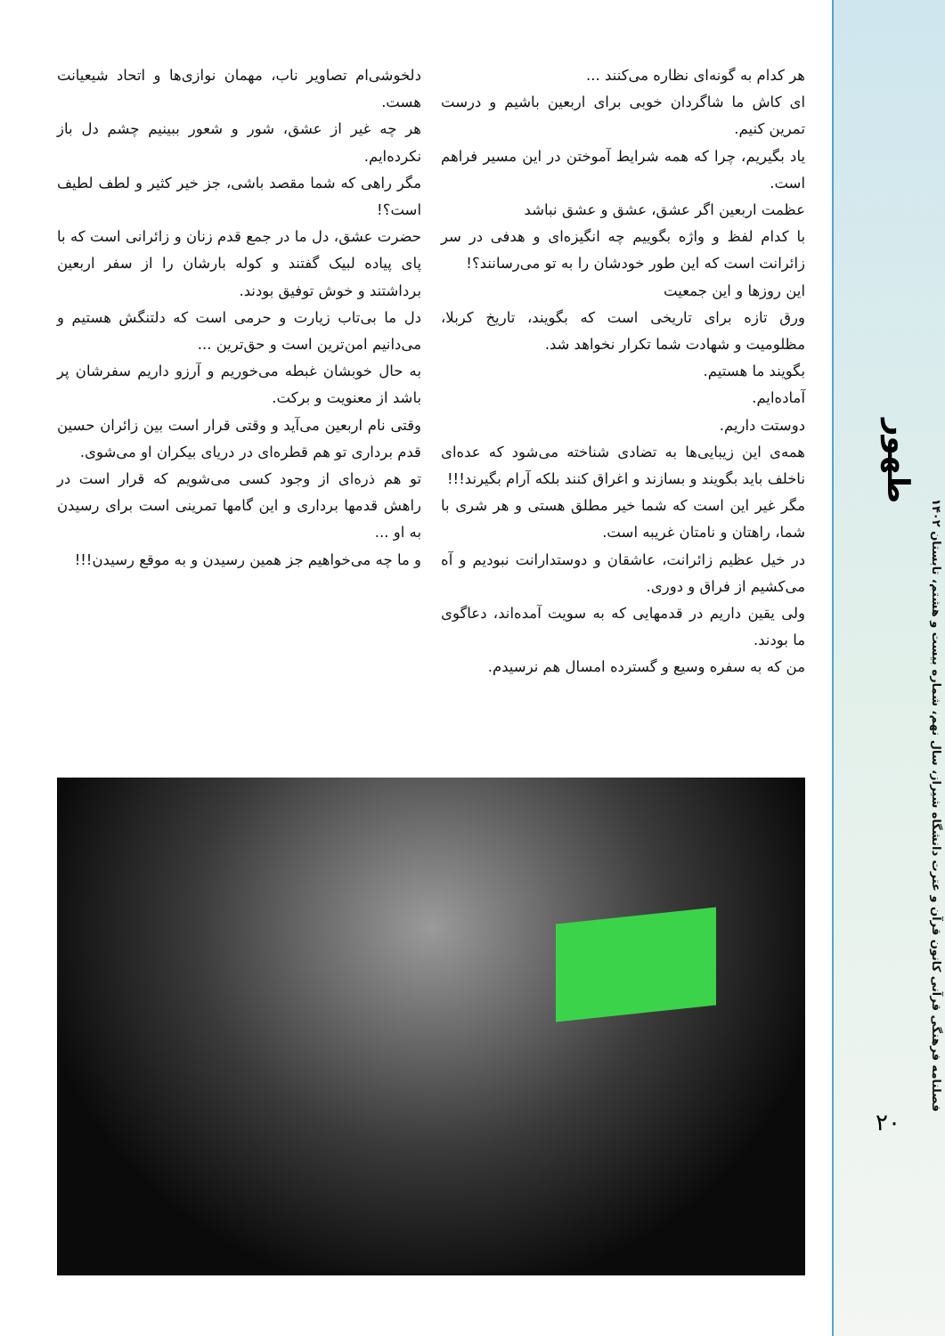هر کدام به گونه‌ای نظاره می‌کنند ...
ای کاش ما شاگردان خوبی برای اربعین باشیم و درست تمرین کنیم.
یاد بگیریم، چرا که همه شرایط آموختن در این مسیر فراهم است.
عظمت اربعین اگر عشق، عشق و عشق نباشد
با کدام لفظ و واژه بگوییم چه انگیزه‌ای و هدفی در سر زائرانت است که این طور خودشان را به تو می‌رسانند؟!
این روزها و این جمعیت
ورق تازه برای تاریخی است که بگویند، تاریخ کربلا، مظلومیت و شهادت شما تکرار نخواهد شد.
بگویند ما هستیم.
آماده‌ایم.
دوستت داریم.
همه‌ی این زیبایی‌ها به تضادی شناخته می‌شود که عده‌ای ناخلف باید بگویند و بسازند و اغراق کنند بلکه آرام بگیرند!!!
مگر غیر این است که شما خیر مطلق هستی و هر شری با شما، راهتان و نامتان غریبه است.
در خیل عظیم زائرانت، عاشقان و دوستدارانت نبودیم و آه می‌کشیم از فراق و دوری.
ولی یقین داریم در قدمهایی که به سویت آمده‌اند، دعاگوی ما بودند.
من که به سفره وسیع و گسترده امسال هم نرسیدم.
دلخوشی‌ام تصاویر ناب، مهمان نوازی‌ها و اتحاد شیعیانت هست.
هر چه غیر از عشق، شور و شعور ببینیم چشم دل باز نکرده‌ایم.
مگر راهی که شما مقصد باشی، جز خیر کثیر و لطف لطیف است؟!
حضرت عشق، دل ما در جمع قدم زنان و زائرانی است که با پای پیاده لبیک گفتند و کوله بارشان را از سفر اربعین برداشتند و خوش توفیق بودند.
دل ما بی‌تاب زیارت و حرمی است که دلتنگش هستیم و می‌دانیم امن‌ترین است و حق‌ترین ...
به حال خوبشان غبطه می‌خوریم و آرزو داریم سفرشان پر باشد از معنویت و برکت.
وقتی نام اربعین می‌آید و وقتی قرار است بین زائران حسین قدم برداری تو هم قطره‌ای در دریای بیکران او می‌شوی.
تو هم ذره‌ای از وجود کسی می‌شویم که قرار است در راهش قدمها برداری و این گامها تمرینی است برای رسیدن به او ...
و ما چه می‌خواهیم جز همین رسیدن و به موقع رسیدن!!!
طهور
فصلنامه فرهنگی قرآنی کانون قرآن و عترت دانشگاه شیراز، سال نهم، شماره بیست و هشتم، تابستان ۱۴۰۲
۲۰